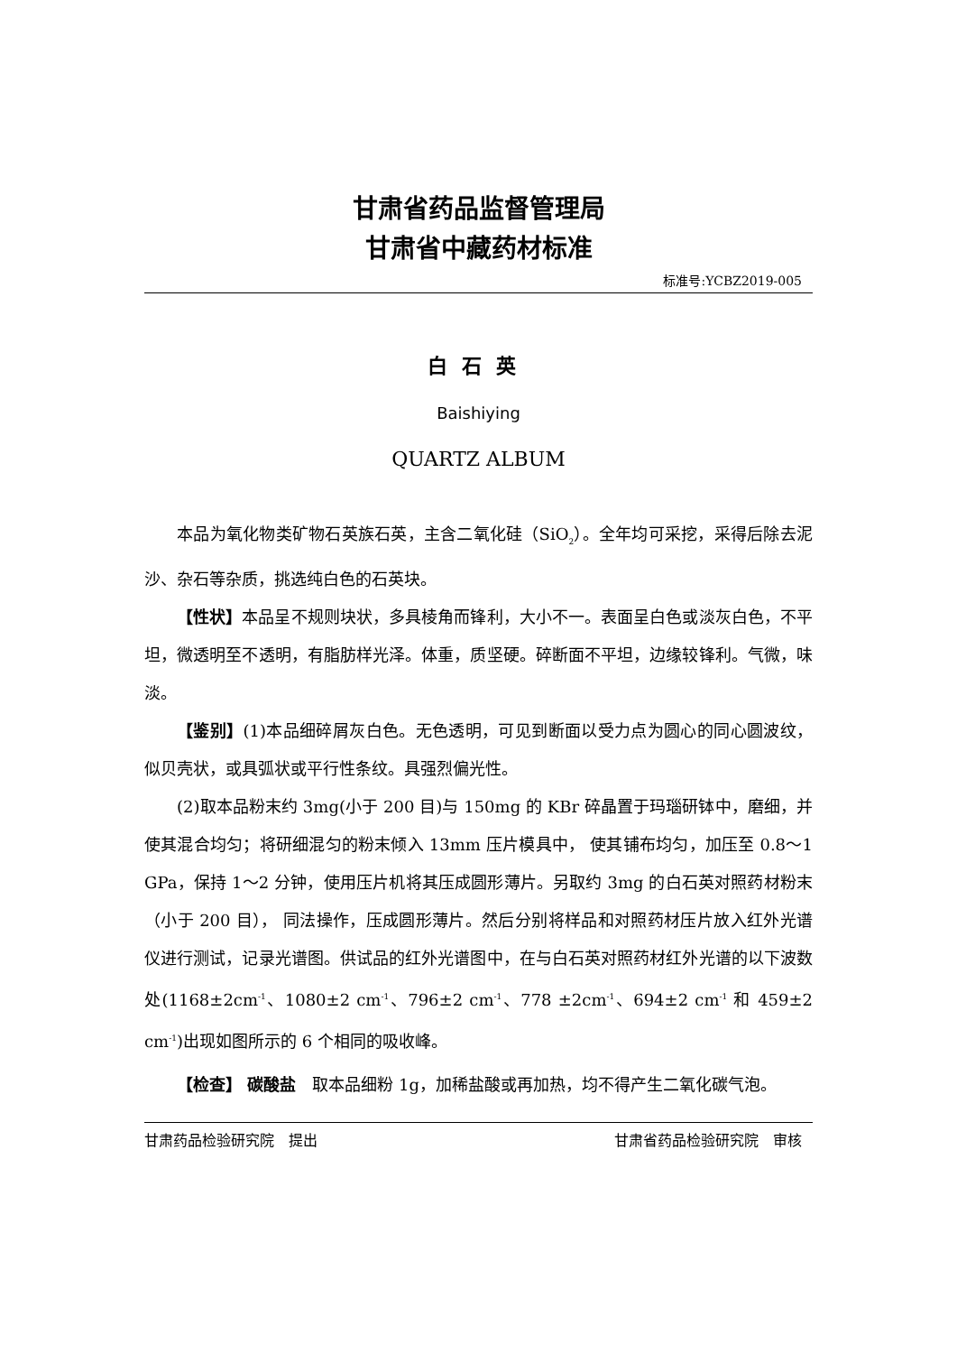甘肃省药品监督管理局
甘肃省中藏药材标准
标准号:YCBZ2019-005
白石英
Baishiying
QUARTZ ALBUM
本品为氧化物类矿物石英族石英，主含二氧化硅（SiO<sub>2</sub>）。全年均可采挖，采得后除去泥沙、杂石等杂质，挑选纯白色的石英块。
【性状】本品呈不规则块状，多具棱角而锋利，大小不一。表面呈白色或淡灰白色，不平坦，微透明至不透明，有脂肪样光泽。体重，质坚硬。碎断面不平坦，边缘较锋利。气微，味淡。
【鉴别】(1)本品细碎屑灰白色。无色透明，可见到断面以受力点为圆心的同心圆波纹，似贝壳状，或具弧状或平行性条纹。具强烈偏光性。
(2)取本品粉末约 3mg(小于 200 目)与 150mg 的 KBr 碎晶置于玛瑙研钵中，磨细，并使其混合均匀；将研细混匀的粉末倾入 13mm 压片模具中， 使其铺布均匀，加压至 0.8～1 GPa，保持 1～2 分钟，使用压片机将其压成圆形薄片。另取约 3mg 的白石英对照药材粉末（小于 200 目）， 同法操作，压成圆形薄片。然后分别将样品和对照药材压片放入红外光谱仪进行测试，记录光谱图。供试品的红外光谱图中，在与白石英对照药材红外光谱的以下波数处(1168±2cm<sup>-1</sup>、1080±2 cm<sup>-1</sup>、796±2 cm<sup>-1</sup>、778 ±2cm<sup>-1</sup>、694±2 cm<sup>-1</sup> 和 459±2 cm<sup>-1</sup>)出现如图所示的 6 个相同的吸收峰。
【检查】 碳酸盐　取本品细粉 1g，加稀盐酸或再加热，均不得产生二氧化碳气泡。
甘肃药品检验研究院　提出 甘肃省药品检验研究院　审核